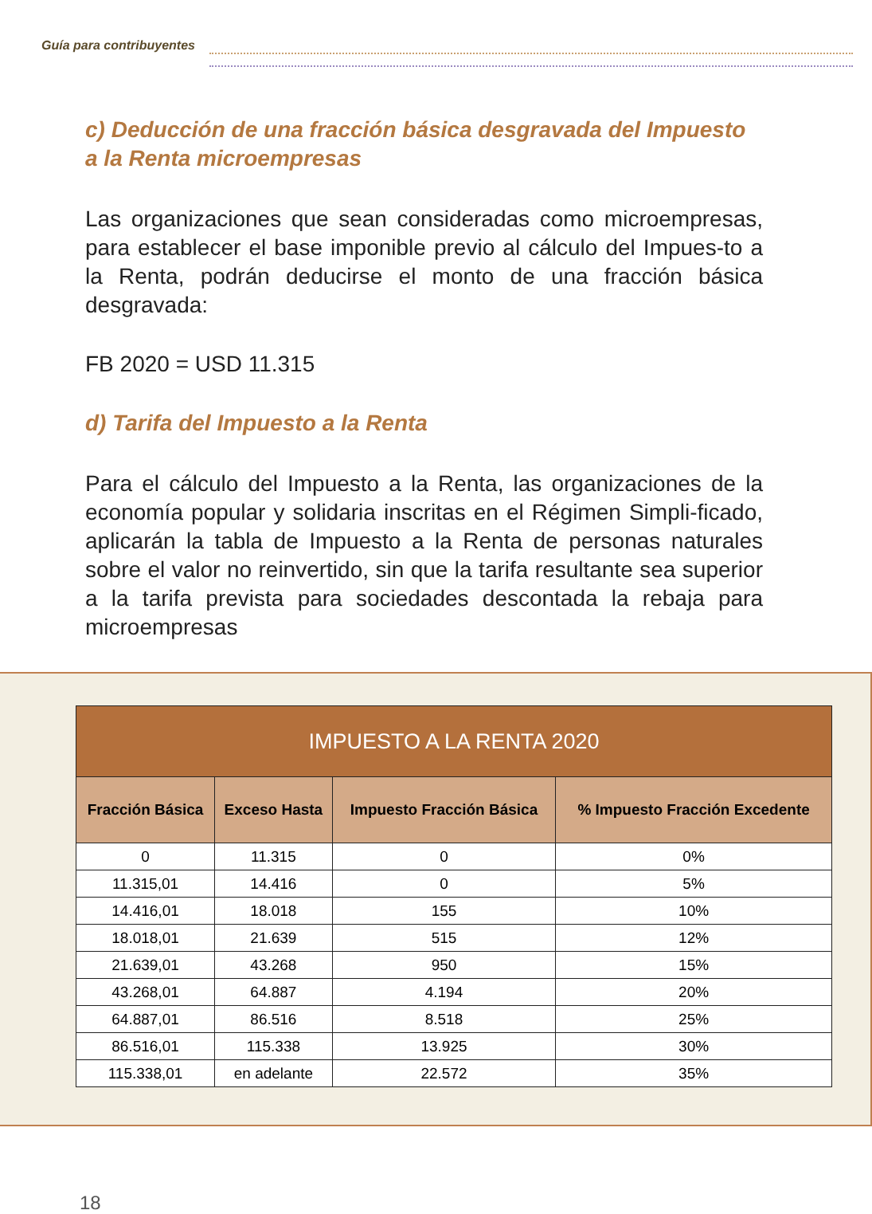Guía para contribuyentes
c) Deducción de una fracción básica desgravada del Impuesto a la Renta microempresas
Las organizaciones que sean consideradas como microempresas, para establecer el base imponible previo al cálculo del Impues-to a la Renta, podrán deducirse el monto de una fracción básica desgravada:
FB 2020 = USD 11.315
d) Tarifa del Impuesto a la Renta
Para el cálculo del Impuesto a la Renta, las organizaciones de la economía popular y solidaria inscritas en el Régimen Simpli-ficado, aplicarán la tabla de Impuesto a la Renta de personas naturales sobre el valor no reinvertido, sin que la tarifa resultante sea superior a la tarifa prevista para sociedades descontada la rebaja para microempresas
| IMPUESTO A LA RENTA 2020 | | | |
| --- | --- | --- | --- |
| Fracción Básica | Exceso Hasta | Impuesto Fracción Básica | % Impuesto Fracción Excedente |
| 0 | 11.315 | 0 | 0% |
| 11.315,01 | 14.416 | 0 | 5% |
| 14.416,01 | 18.018 | 155 | 10% |
| 18.018,01 | 21.639 | 515 | 12% |
| 21.639,01 | 43.268 | 950 | 15% |
| 43.268,01 | 64.887 | 4.194 | 20% |
| 64.887,01 | 86.516 | 8.518 | 25% |
| 86.516,01 | 115.338 | 13.925 | 30% |
| 115.338,01 | en adelante | 22.572 | 35% |
18